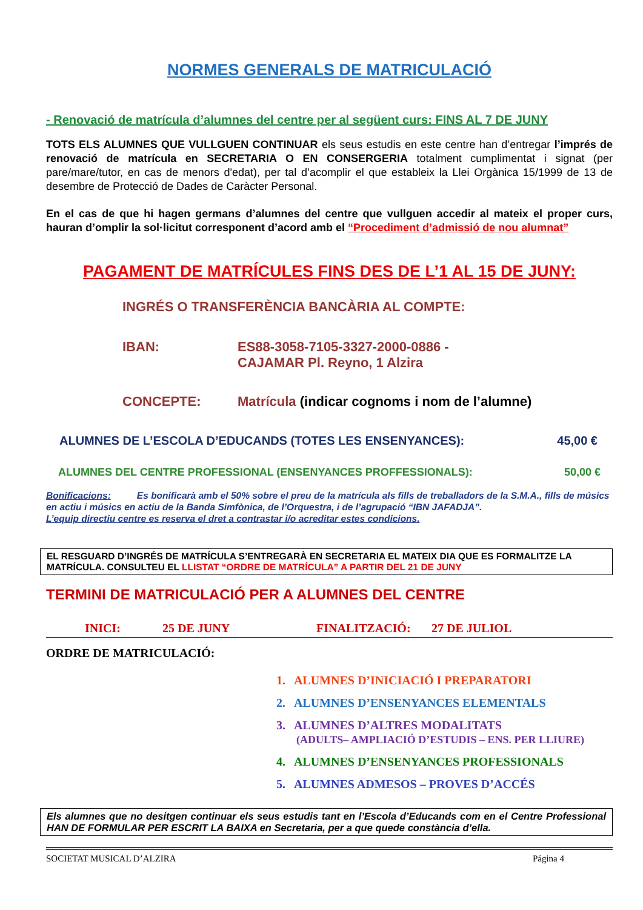NORMES GENERALS DE MATRICULACIÓ
- Renovació de matrícula d’alumnes del centre per al següent curs: FINS AL 7 DE JUNY
TOTS ELS ALUMNES QUE VULLGUEN CONTINUAR els seus estudis en este centre han d’entregar l’imprés de renovació de matrícula en SECRETARIA O EN CONSERGERIA totalment cumplimentat i signat (per pare/mare/tutor, en cas de menors d'edat), per tal d’acomplir el que estableix la Llei Orgànica 15/1999 de 13 de desembre de Protecció de Dades de Caràcter Personal.
En el cas de que hi hagen germans d’alumnes del centre que vullguen accedir al mateix el proper curs, hauran d’omplir la sol·licitut corresponent d’acord amb el “Procediment d’admissió de nou alumnat”
PAGAMENT DE MATRÍCULES FINS DES DE L’1 AL 15 DE JUNY:
INGRÉS O TRANSFERÈNCIA BANCÀRIA AL COMPTE:
IBAN: ES88-3058-7105-3327-2000-0886 -
CAJAMAR Pl. Reyno, 1 Alzira
CONCEPTE: Matrícula (indicar cognoms i nom de l’alumne)
ALUMNES DE L’ESCOLA D’EDUCANDS (TOTES LES ENSENYANCES): 45,00 €
ALUMNES DEL CENTRE PROFESSIONAL (ENSENYANCES PROFFESSIONALS): 50,00 €
Bonificacions: Es bonificarà amb el 50% sobre el preu de la matrícula als fills de treballadors de la S.M.A., fills de músics en actiu i músics en actiu de la Banda Simfònica, de l’Orquestra, i de l’agrupació “IBN JAFADJA”.
L’equip directiu centre es reserva el dret a contrastar i/o acreditar estes condicions.
EL RESGUARD D’INGRÉS DE MATRÍCULA S’ENTREGARÀ EN SECRETARIA EL MATEIX DIA QUE ES FORMALITZE LA MATRÍCULA. CONSULTEU EL LLISTAT “ORDRE DE MATRÍCULA” A PARTIR DEL 21 DE JUNY
TERMINI DE MATRICULACIÓ PER A ALUMNES DEL CENTRE
INICI: 25 DE JUNY FINALITZACIÓ: 27 DE JULIOL
ORDRE DE MATRICULACIÓ:
1. ALUMNES D’INICIACIÓ I PREPARATORI
2. ALUMNES D’ENSENYANCES ELEMENTALS
3. ALUMNES D’ALTRES MODALITATS
(ADULTS– AMPLIACIÓ D’ESTUDIS – ENS. PER LLIURE)
4. ALUMNES D’ENSENYANCES PROFESSIONALS
5. ALUMNES ADMESOS – PROVES D’ACCÉS
Els alumnes que no desitgen continuar els seus estudis tant en l’Escola d’Educands com en el Centre Professional HAN DE FORMULAR PER ESCRIT LA BAIXA en Secretaria, per a que quede constància d’ella.
SOCIETAT MUSICAL D’ALZIRA Página 4